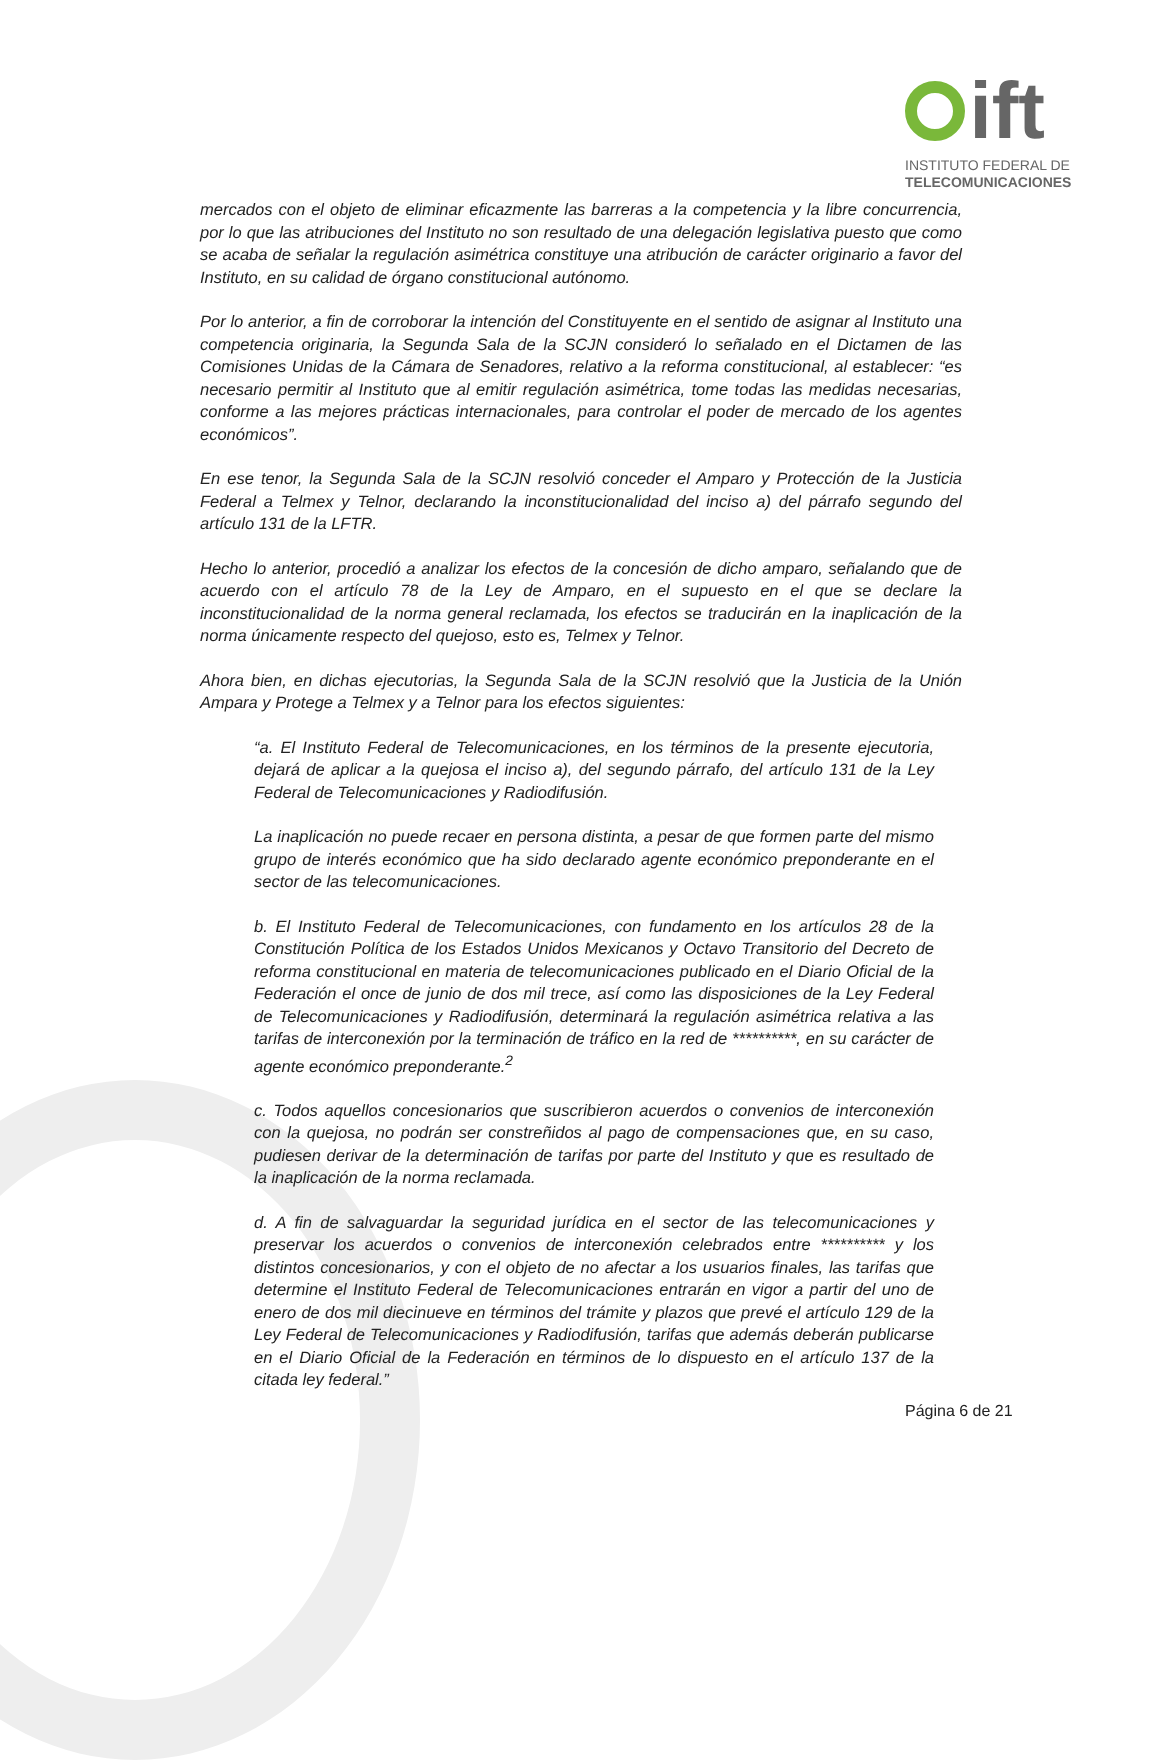ift
INSTITUTO FEDERAL DE
TELECOMUNICACIONES
mercados con el objeto de eliminar eficazmente las barreras a la competencia y la libre concurrencia, por lo que las atribuciones del Instituto no son resultado de una delegación legislativa puesto que como se acaba de señalar la regulación asimétrica constituye una atribución de carácter originario a favor del Instituto, en su calidad de órgano constitucional autónomo.
Por lo anterior, a fin de corroborar la intención del Constituyente en el sentido de asignar al Instituto una competencia originaria, la Segunda Sala de la SCJN consideró lo señalado en el Dictamen de las Comisiones Unidas de la Cámara de Senadores, relativo a la reforma constitucional, al establecer: “es necesario permitir al Instituto que al emitir regulación asimétrica, tome todas las medidas necesarias, conforme a las mejores prácticas internacionales, para controlar el poder de mercado de los agentes económicos”.
En ese tenor, la Segunda Sala de la SCJN resolvió conceder el Amparo y Protección de la Justicia Federal a Telmex y Telnor, declarando la inconstitucionalidad del inciso a) del párrafo segundo del artículo 131 de la LFTR.
Hecho lo anterior, procedió a analizar los efectos de la concesión de dicho amparo, señalando que de acuerdo con el artículo 78 de la Ley de Amparo, en el supuesto en el que se declare la inconstitucionalidad de la norma general reclamada, los efectos se traducirán en la inaplicación de la norma únicamente respecto del quejoso, esto es, Telmex y Telnor.
Ahora bien, en dichas ejecutorias, la Segunda Sala de la SCJN resolvió que la Justicia de la Unión Ampara y Protege a Telmex y a Telnor para los efectos siguientes:
“a. El Instituto Federal de Telecomunicaciones, en los términos de la presente ejecutoria, dejará de aplicar a la quejosa el inciso a), del segundo párrafo, del artículo 131 de la Ley Federal de Telecomunicaciones y Radiodifusión.
La inaplicación no puede recaer en persona distinta, a pesar de que formen parte del mismo grupo de interés económico que ha sido declarado agente económico preponderante en el sector de las telecomunicaciones.
b. El Instituto Federal de Telecomunicaciones, con fundamento en los artículos 28 de la Constitución Política de los Estados Unidos Mexicanos y Octavo Transitorio del Decreto de reforma constitucional en materia de telecomunicaciones publicado en el Diario Oficial de la Federación el once de junio de dos mil trece, así como las disposiciones de la Ley Federal de Telecomunicaciones y Radiodifusión, determinará la regulación asimétrica relativa a las tarifas de interconexión por la terminación de tráfico en la red de **********, en su carácter de agente económico preponderante.<sup>2</sup>
c. Todos aquellos concesionarios que suscribieron acuerdos o convenios de interconexión con la quejosa, no podrán ser constreñidos al pago de compensaciones que, en su caso, pudiesen derivar de la determinación de tarifas por parte del Instituto y que es resultado de la inaplicación de la norma reclamada.
d. A fin de salvaguardar la seguridad jurídica en el sector de las telecomunicaciones y preservar los acuerdos o convenios de interconexión celebrados entre ********** y los distintos concesionarios, y con el objeto de no afectar a los usuarios finales, las tarifas que determine el Instituto Federal de Telecomunicaciones entrarán en vigor a partir del uno de enero de dos mil diecinueve en términos del trámite y plazos que prevé el artículo 129 de la Ley Federal de Telecomunicaciones y Radiodifusión, tarifas que además deberán publicarse en el Diario Oficial de la Federación en términos de lo dispuesto en el artículo 137 de la citada ley federal.”
Página 6 de 21